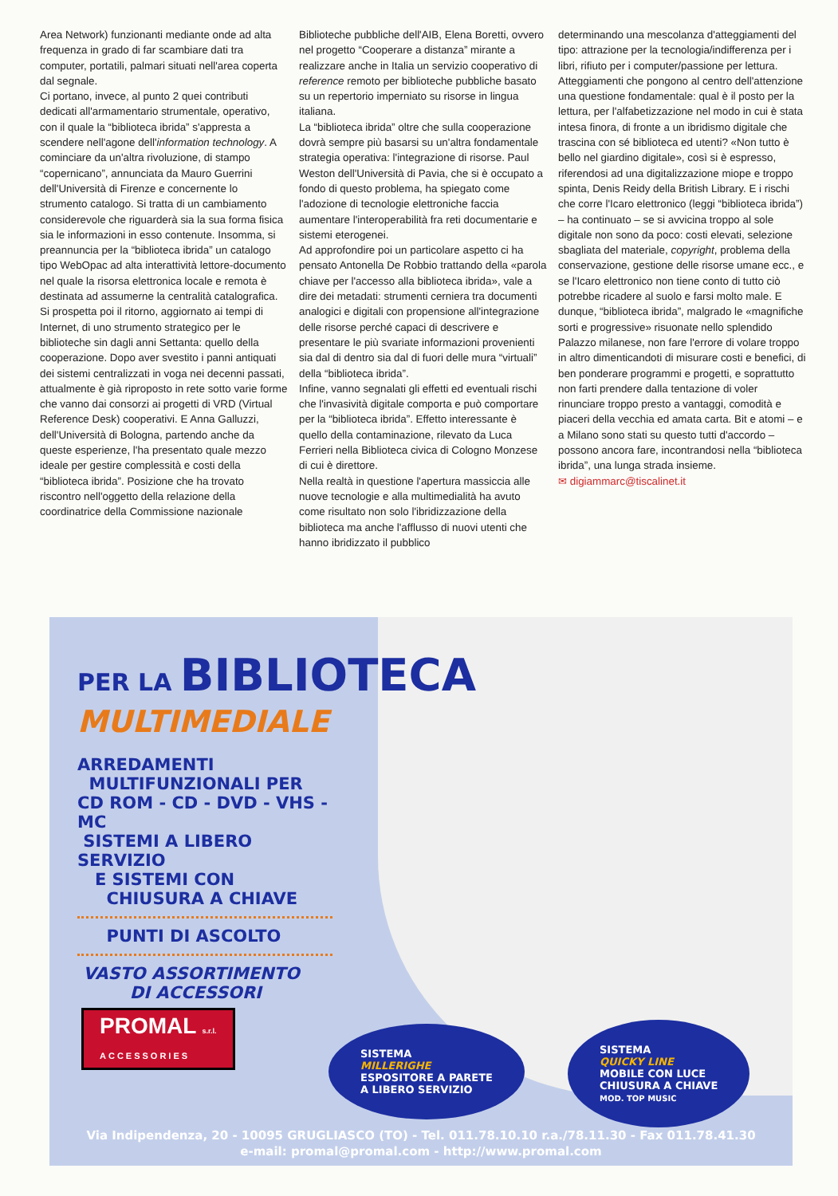Area Network) funzionanti mediante onde ad alta frequenza in grado di far scambiare dati tra computer, portatili, palmari situati nell'area coperta dal segnale.
Ci portano, invece, al punto 2 quei contributi dedicati all'armamentario strumentale, operativo, con il quale la “biblioteca ibrida” s'appresta a scendere nell'agone dell'information technology. A cominciare da un'altra rivoluzione, di stampo “copernicano”, annunciata da Mauro Guerrini dell'Università di Firenze e concernente lo strumento catalogo. Si tratta di un cambiamento considerevole che riguarderà sia la sua forma fisica sia le informazioni in esso contenute. Insomma, si preannuncia per la “biblioteca ibrida” un catalogo tipo WebOpac ad alta interattività lettore-documento nel quale la risorsa elettronica locale e remota è destinata ad assumerne la centralità catalografica. Si prospetta poi il ritorno, aggiornato ai tempi di Internet, di uno strumento strategico per le biblioteche sin dagli anni Settanta: quello della cooperazione. Dopo aver svestito i panni antiquati dei sistemi centralizzati in voga nei decenni passati, attualmente è già riproposto in rete sotto varie forme che vanno dai consorzi ai progetti di VRD (Virtual Reference Desk) cooperativi. E Anna Galluzzi, dell'Università di Bologna, partendo anche da queste esperienze, l'ha presentato quale mezzo ideale per gestire complessità e costi della “biblioteca ibrida”. Posizione che ha trovato riscontro nell'oggetto della relazione della coordinatrice della Commissione nazionale
Biblioteche pubbliche dell'AIB, Elena Boretti, ovvero nel progetto “Cooperare a distanza” mirante a realizzare anche in Italia un servizio cooperativo di reference remoto per biblioteche pubbliche basato su un repertorio imperniato su risorse in lingua italiana.
La “biblioteca ibrida” oltre che sulla cooperazione dovrà sempre più basarsi su un'altra fondamentale strategia operativa: l'integrazione di risorse. Paul Weston dell'Università di Pavia, che si è occupato a fondo di questo problema, ha spiegato come l'adozione di tecnologie elettroniche faccia aumentare l'interoperabilità fra reti documentarie e sistemi eterogenei.
Ad approfondire poi un particolare aspetto ci ha pensato Antonella De Robbio trattando della «parola chiave per l'accesso alla biblioteca ibrida», vale a dire dei metadati: strumenti cerniera tra documenti analogici e digitali con propensione all'integrazione delle risorse perché capaci di descrivere e presentare le più svariate informazioni provenienti sia dal di dentro sia dal di fuori delle mura “virtuali” della “biblioteca ibrida”.
Infine, vanno segnalati gli effetti ed eventuali rischi che l'invasività digitale comporta e può comportare per la “biblioteca ibrida”. Effetto interessante è quello della contaminazione, rilevato da Luca Ferrieri nella Biblioteca civica di Cologno Monzese di cui è direttore.
Nella realtà in questione l'apertura massiccia alle nuove tecnologie e alla multimedialità ha avuto come risultato non solo l'ibridizzazione della biblioteca ma anche l'afflusso di nuovi utenti che hanno ibridizzato il pubblico
determinando una mescolanza d'atteggiamenti del tipo: attrazione per la tecnologia/indifferenza per i libri, rifiuto per i computer/passione per lettura. Atteggiamenti che pongono al centro dell'attenzione una questione fondamentale: qual è il posto per la lettura, per l'alfabetizzazione nel modo in cui è stata intesa finora, di fronte a un ibridismo digitale che trascina con sé biblioteca ed utenti? «Non tutto è bello nel giardino digitale», così si è espresso, riferendosi ad una digitalizzazione miope e troppo spinta, Denis Reidy della British Library. E i rischi che corre l'Icaro elettronico (leggi “biblioteca ibrida”) – ha continuato – se si avvicina troppo al sole digitale non sono da poco: costi elevati, selezione sbagliata del materiale, copyright, problema della conservazione, gestione delle risorse umane ecc., e se l'Icaro elettronico non tiene conto di tutto ciò potrebbe ricadere al suolo e farsi molto male. E dunque, “biblioteca ibrida”, malgrado le «magnifiche sorti e progressive» risuonate nello splendido Palazzo milanese, non fare l'errore di volare troppo in altro dimenticandoti di misurare costi e benefici, di ben ponderare programmi e progetti, e soprattutto non farti prendere dalla tentazione di voler rinunciare troppo presto a vantaggi, comodità e piaceri della vecchia ed amata carta. Bit e atomi – e a Milano sono stati su questo tutti d'accordo – possono ancora fare, incontrandosi nella “biblioteca ibrida”, una lunga strada insieme.
✉ digiammarc@tiscalinet.it
PER LA BIBLIOTECA
MULTIMEDIALE
ARREDAMENTI
MULTIFUNZIONALI PER
CD ROM - CD - DVD - VHS - MC
SISTEMI A LIBERO SERVIZIO
E SISTEMI CON
CHIUSURA A CHIAVE
PUNTI DI ASCOLTO
VASTO ASSORTIMENTO
DI ACCESSORI
PROMAL s.r.l.
ACCESSORIES
SISTEMA
MILLERIGHE
ESPOSITORE A PARETE
A LIBERO SERVIZIO
SISTEMA
QUICKY LINE
MOBILE CON LUCE
CHIUSURA A CHIAVE
MOD. TOP MUSIC
Via Indipendenza, 20 - 10095 GRUGLIASCO (TO) - Tel. 011.78.10.10 r.a./78.11.30 - Fax 011.78.41.30
e-mail: promal@promal.com - http://www.promal.com